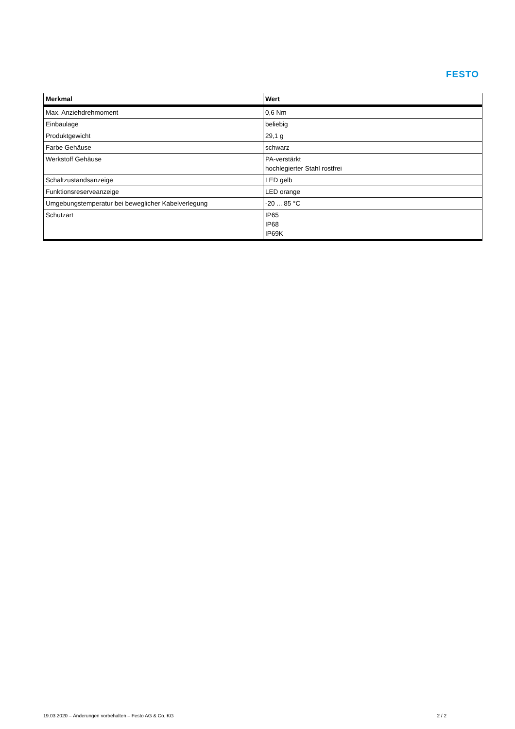FESTO
| Merkmal | Wert |
| --- | --- |
| Max. Anziehdrehmoment | 0,6 Nm |
| Einbaulage | beliebig |
| Produktgewicht | 29,1 g |
| Farbe Gehäuse | schwarz |
| Werkstoff Gehäuse | PA-verstärkt hochlegierter Stahl rostfrei |
| Schaltzustandsanzeige | LED gelb |
| Funktionsreserveanzeige | LED orange |
| Umgebungstemperatur bei beweglicher Kabelverlegung | -20 ... 85 °C |
| Schutzart | IP65 IP68 IP69K |
19.03.2020 – Änderungen vorbehalten – Festo AG & Co. KG 2 / 2